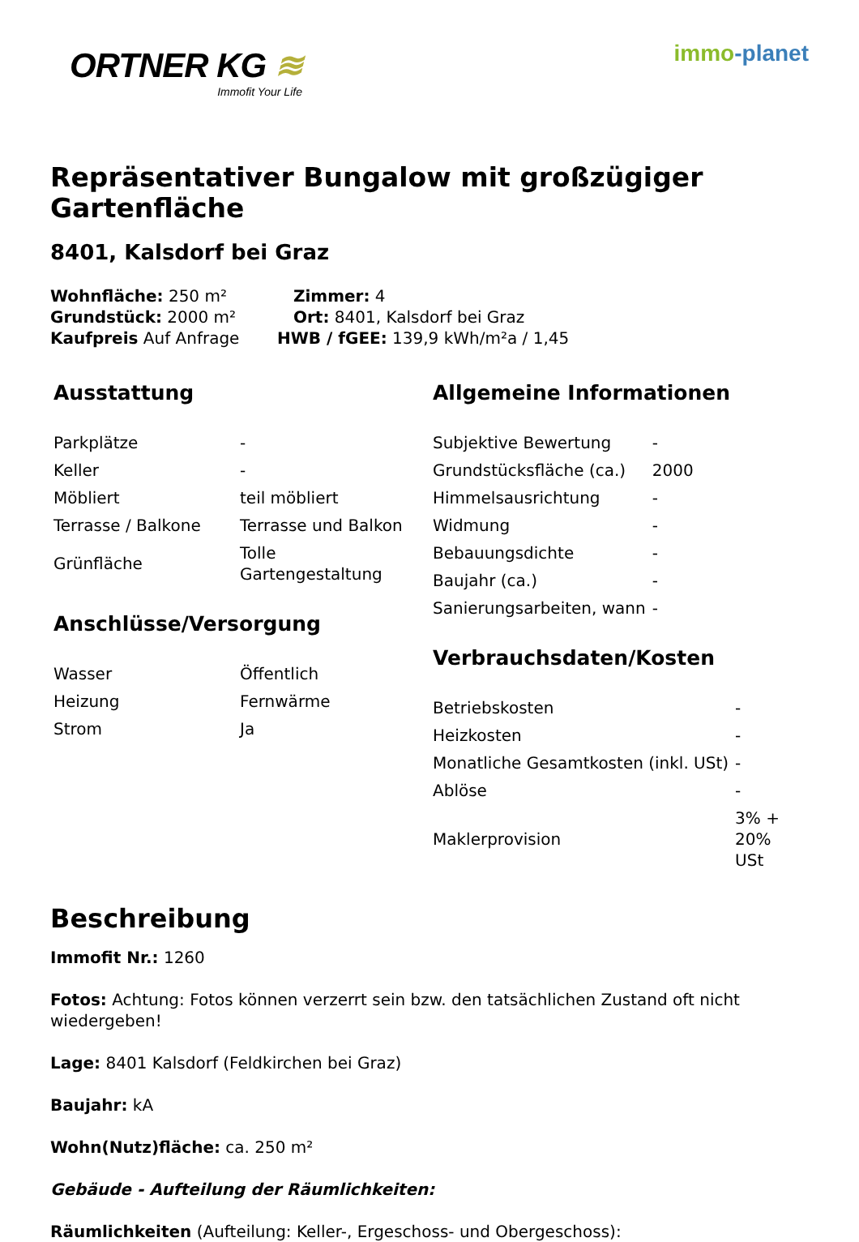ORTNER KG ≋
Immofit Your Life
immo-planet
Repräsentativer Bungalow mit großzügiger Gartenfläche
8401, Kalsdorf bei Graz
Wohnfläche: 250 m² Zimmer: 4
Grundstück: 2000 m² Ort: 8401, Kalsdorf bei Graz
Kaufpreis Auf Anfrage HWB / fGEE: 139,9 kWh/m²a / 1,45
Ausstattung
| Parkplätze | - |
| Keller | - |
| Möbliert | teil möbliert |
| Terrasse / Balkone | Terrasse und Balkon |
| Grünfläche | Tolle Gartengestaltung |
Anschlüsse/Versorgung
| Wasser | Öffentlich |
| Heizung | Fernwärme |
| Strom | Ja |
Allgemeine Informationen
| Subjektive Bewertung | - |
| Grundstücksfläche (ca.) | 2000 |
| Himmelsausrichtung | - |
| Widmung | - |
| Bebauungsdichte | - |
| Baujahr (ca.) | - |
| Sanierungsarbeiten, wann | - |
Verbrauchsdaten/Kosten
| Betriebskosten | - |
| Heizkosten | - |
| Monatliche Gesamtkosten (inkl. USt) | - |
| Ablöse | - |
| Maklerprovision | 3% + 20% USt |
Beschreibung
Immofit Nr.: 1260
Fotos: Achtung: Fotos können verzerrt sein bzw. den tatsächlichen Zustand oft nicht wiedergeben!
Lage: 8401 Kalsdorf (Feldkirchen bei Graz)
Baujahr: kA
Wohn(Nutz)fläche: ca. 250 m²
Gebäude - Aufteilung der Räumlichkeiten:
Räumlichkeiten (Aufteilung: Keller-, Ergeschoss- und Obergeschoss):